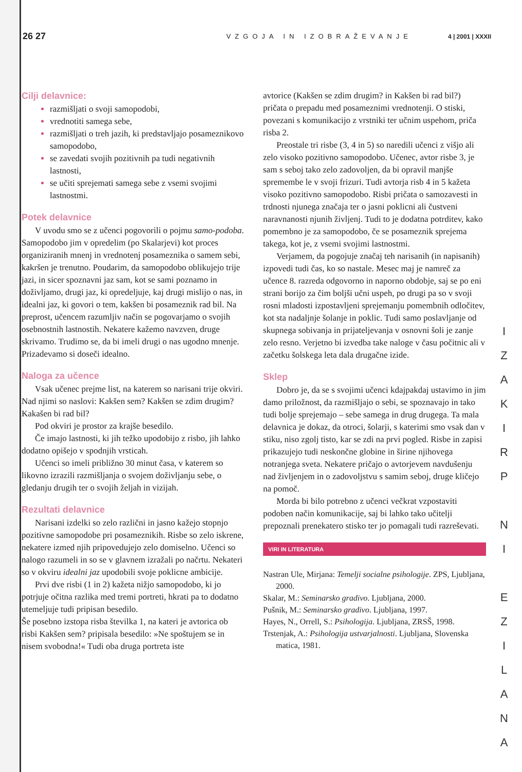26 27 VZGOJA IN IZOBRAŽEVANJE 4 | 2001 | XXXII
Cilji delavnice:
razmišljati o svoji samopodobi,
vrednotiti samega sebe,
razmišljati o treh jazih, ki predstavljajo posameznikovo samopodobo,
se zavedati svojih pozitivnih pa tudi negativnih lastnosti,
se učiti sprejemati samega sebe z vsemi svojimi lastnostmi.
Potek delavnice
V uvodu smo se z učenci pogovorili o pojmu samo-podoba. Samopodobo jim v opredelim (po Skalarjevi) kot proces organiziranih mnenj in vrednotenj posameznika o samem sebi, kakršen je trenutno. Poudarim, da samopodobo oblikujejo trije jazi, in sicer spoznavni jaz sam, kot se sami poznamo in doživljamo, drugi jaz, ki opredeljuje, kaj drugi mislijo o nas, in idealni jaz, ki govori o tem, kakšen bi posameznik rad bil. Na preprost, učencem razumljiv način se pogovarjamo o svojih osebnostnih lastnostih. Nekatere kažemo navzven, druge skrivamo. Trudimo se, da bi imeli drugi o nas ugodno mnenje. Prizadevamo si doseči idealno.
Naloga za učence
Vsak učenec prejme list, na katerem so narisani trije okviri. Nad njimi so naslovi: Kakšen sem? Kakšen se zdim drugim? Kakašen bi rad bil?
Pod okviri je prostor za krajše besedilo.
Če imajo lastnosti, ki jih težko upodobijo z risbo, jih lahko dodatno opišejo v spodnjih vrsticah.
Učenci so imeli približno 30 minut časa, v katerem so likovno izrazili razmišljanja o svojem doživljanju sebe, o gledanju drugih ter o svojih željah in vizijah.
Rezultati delavnice
Narisani izdelki so zelo različni in jasno kažejo stopnjo pozitivne samopodobe pri posameznikih. Risbe so zelo iskrene, nekatere izmed njih pripovedujejo zelo domiselno. Učenci so nalogo razumeli in so se v glavnem izražali po načrtu. Nekateri so v okviru idealni jaz upodobili svoje poklicne ambicije.
Prvi dve risbi (1 in 2) kažeta nižjo samopodobo, ki jo potrjuje očitna razlika med tremi portreti, hkrati pa to dodatno utemeljuje tudi pripisan besedilo.
Še posebno izstopa risba številka 1, na kateri je avtorica ob risbi Kakšen sem? pripisala besedilo: »Ne spoštujem se in nisem svobodna!« Tudi oba druga portreta iste
avtorice (Kakšen se zdim drugim? in Kakšen bi rad bil?) pričata o prepadu med posameznimi vrednotenji. O stiski, povezani s komunikacijo z vrstniki ter učnim uspehom, priča risba 2.
Preostale tri risbe (3, 4 in 5) so naredili učenci z višjo ali zelo visoko pozitivno samopodobo. Učenec, avtor risbe 3, je sam s seboj tako zelo zadovoljen, da bi opravil manjše spremembe le v svoji frizuri. Tudi avtorja risb 4 in 5 kažeta visoko pozitivno samopodobo. Risbi pričata o samozavesti in trdnosti njunega značaja ter o jasni poklicni ali čustveni naravnanosti njunih življenj. Tudi to je dodatna potrditev, kako pomembno je za samopodobo, če se posameznik sprejema takega, kot je, z vsemi svojimi lastnostmi.
Verjamem, da pogojuje značaj teh narisanih (in napisanih) izpovedi tudi čas, ko so nastale. Mesec maj je namreč za učence 8. razreda odgovorno in naporno obdobje, saj se po eni strani borijo za čim boljši učni uspeh, po drugi pa so v svoji rosni mladosti izpostavljeni sprejemanju pomembnih odločitev, kot sta nadaljnje šolanje in poklic. Tudi samo poslavljanje od skupnega sobivanja in prijateljevanja v osnovni šoli je zanje zelo resno. Verjetno bi izvedba take naloge v času počitnic ali v začetku šolskega leta dala drugačne izide.
Sklep
Dobro je, da se s svojimi učenci kdajpakdaj ustavimo in jim damo priložnost, da razmišljajo o sebi, se spoznavajo in tako tudi bolje sprejemajo – sebe samega in drug drugega. Ta mala delavnica je dokaz, da otroci, šolarji, s katerimi smo vsak dan v stiku, niso zgolj tisto, kar se zdi na prvi pogled. Risbe in zapisi prikazujejo tudi neskončne globine in širine njihovega notranjega sveta. Nekatere pričajo o avtorjevem navdušenju nad življenjem in o zadovoljstvu s samim seboj, druge kličejo na pomoč.
Morda bi bilo potrebno z učenci večkrat vzpostaviti podoben način komunikacije, saj bi lahko tako učitelji prepoznali prenekatero stisko ter jo pomagali tudi razreševati.
VIRI IN LITERATURA
Nastran Ule, Mirjana: Temelji socialne psihologije. ZPS, Ljubljana, 2000.
Skalar, M.: Seminarsko gradivo. Ljubljana, 2000.
Pušnik, M.: Seminarsko gradivo. Ljubljana, 1997.
Hayes, N., Orrell, S.: Psihologija. Ljubljana, ZRSŠ, 1998.
Trstenjak, A.: Psihologija ustvarjalnosti. Ljubljana, Slovenska matica, 1981.
I
Z
A
K
I
R
P
N
I
E
Z
I
L
A
N
A